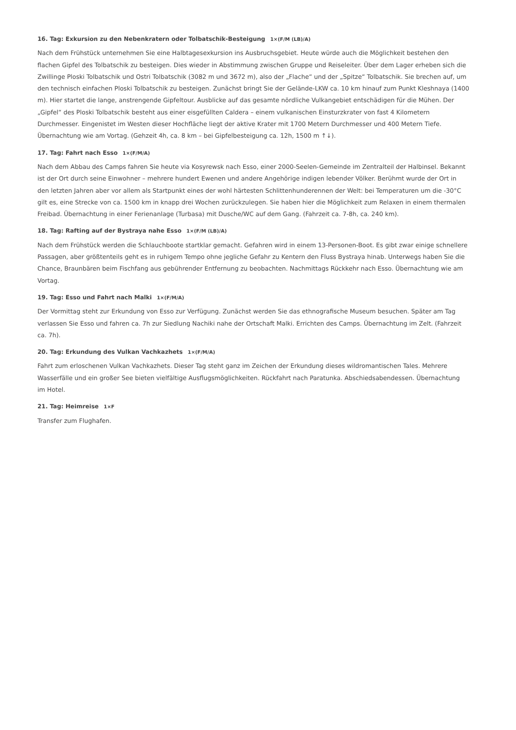16. Tag: Exkursion zu den Nebenkratern oder Tolbatschik-Besteigung 1×(F/M (LB)/A)
Nach dem Frühstück unternehmen Sie eine Halbtagesexkursion ins Ausbruchsgebiet. Heute würde auch die Möglichkeit bestehen den flachen Gipfel des Tolbatschik zu besteigen. Dies wieder in Abstimmung zwischen Gruppe und Reiseleiter. Über dem Lager erheben sich die Zwillinge Ploski Tolbatschik und Ostri Tolbatschik (3082 m und 3672 m), also der „Flache“ und der „Spitze“ Tolbatschik. Sie brechen auf, um den technisch einfachen Ploski Tolbatschik zu besteigen. Zunächst bringt Sie der Gelände-LKW ca. 10 km hinauf zum Punkt Kleshnaya (1400 m). Hier startet die lange, anstrengende Gipfeltour. Ausblicke auf das gesamte nördliche Vulkangebiet entschädigen für die Mühen. Der „Gipfel“ des Ploski Tolbatschik besteht aus einer eisgefüllten Caldera – einem vulkanischen Einsturzkrater von fast 4 Kilometern Durchmesser. Eingenistet im Westen dieser Hochfläche liegt der aktive Krater mit 1700 Metern Durchmesser und 400 Metern Tiefe. Übernachtung wie am Vortag. (Gehzeit 4h, ca. 8 km – bei Gipfelbesteigung ca. 12h, 1500 m ↑↓).
17. Tag: Fahrt nach Esso 1×(F/M/A)
Nach dem Abbau des Camps fahren Sie heute via Kosyrewsk nach Esso, einer 2000-Seelen-Gemeinde im Zentralteil der Halbinsel. Bekannt ist der Ort durch seine Einwohner – mehrere hundert Ewenen und andere Angehörige indigen lebender Völker. Berühmt wurde der Ort in den letzten Jahren aber vor allem als Startpunkt eines der wohl härtesten Schlittenhunderennen der Welt: bei Temperaturen um die -30°C gilt es, eine Strecke von ca. 1500 km in knapp drei Wochen zurückzulegen. Sie haben hier die Möglichkeit zum Relaxen in einem thermalen Freibad. Übernachtung in einer Ferienanlage (Turbasa) mit Dusche/WC auf dem Gang. (Fahrzeit ca. 7-8h, ca. 240 km).
18. Tag: Rafting auf der Bystraya nahe Esso 1×(F/M (LB)/A)
Nach dem Frühstück werden die Schlauchboote startklar gemacht. Gefahren wird in einem 13-Personen-Boot. Es gibt zwar einige schnellere Passagen, aber größtenteils geht es in ruhigem Tempo ohne jegliche Gefahr zu Kentern den Fluss Bystraya hinab. Unterwegs haben Sie die Chance, Braunbären beim Fischfang aus gebührender Entfernung zu beobachten. Nachmittags Rückkehr nach Esso. Übernachtung wie am Vortag.
19. Tag: Esso und Fahrt nach Malki 1×(F/M/A)
Der Vormittag steht zur Erkundung von Esso zur Verfügung. Zunächst werden Sie das ethnografische Museum besuchen. Später am Tag verlassen Sie Esso und fahren ca. 7h zur Siedlung Nachiki nahe der Ortschaft Malki. Errichten des Camps. Übernachtung im Zelt. (Fahrzeit ca. 7h).
20. Tag: Erkundung des Vulkan Vachkazhets 1×(F/M/A)
Fahrt zum erloschenen Vulkan Vachkazhets. Dieser Tag steht ganz im Zeichen der Erkundung dieses wildromantischen Tales. Mehrere Wasserfälle und ein großer See bieten vielfältige Ausflugsmöglichkeiten. Rückfahrt nach Paratunka. Abschiedsabendessen. Übernachtung im Hotel.
21. Tag: Heimreise 1×F
Transfer zum Flughafen.